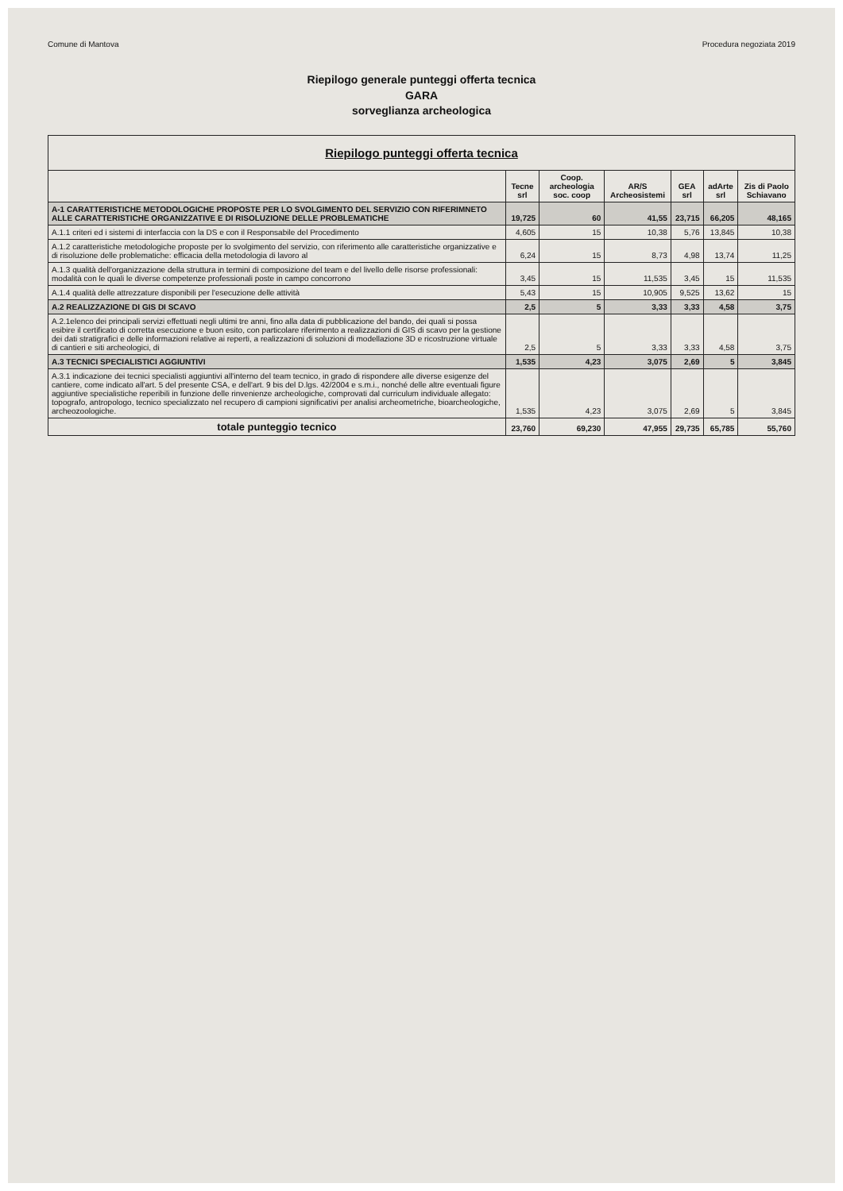Comune di Mantova Procedura negoziata 2019
Riepilogo generale punteggi offerta tecnica
GARA
sorveglianza archeologica
| Riepilogo punteggi offerta tecnica | | | | | | |
| --- | --- | --- | --- | --- | --- | --- |
| | Tecne srl | Coop. archeologia soc. coop | AR/S Archeosistemi | GEA srl | adArte srl | Zis di Paolo Schiavano |
| A-1 CARATTERISTICHE METODOLOGICHE PROPOSTE PER LO SVOLGIMENTO DEL SERVIZIO CON RIFERIMNETO ALLE CARATTERISTICHE ORGANIZZATIVE E DI RISOLUZIONE DELLE PROBLEMATICHE | 19,725 | 60 | 41,55 | 23,715 | 66,205 | 48,165 |
| A.1.1 criteri ed i sistemi di interfaccia con la DS e con il Responsabile del Procedimento | 4,605 | 15 | 10,38 | 5,76 | 13,845 | 10,38 |
| A.1.2 caratteristiche metodologiche proposte per lo svolgimento del servizio, con riferimento alle caratteristiche organizzative e di risoluzione delle problematiche: efficacia della metodologia di lavoro al | 6,24 | 15 | 8,73 | 4,98 | 13,74 | 11,25 |
| A.1.3 qualità dell'organizzazione della struttura in termini di composizione del team e del livello delle risorse professionali: modalità con le quali le diverse competenze professionali poste in campo concorrono | 3,45 | 15 | 11,535 | 3,45 | 15 | 11,535 |
| A.1.4 qualità delle attrezzature disponibili per l'esecuzione delle attività | 5,43 | 15 | 10,905 | 9,525 | 13,62 | 15 |
| A.2 REALIZZAZIONE DI GIS DI SCAVO | 2,5 | 5 | 3,33 | 3,33 | 4,58 | 3,75 |
| A.2.1elenco dei principali servizi effettuati negli ultimi tre anni, fino alla data di pubblicazione del bando, dei quali si possa esibire il certificato di corretta esecuzione e buon esito, con particolare riferimento a realizzazioni di GIS di scavo per la gestione dei dati stratigrafici e delle informazioni relative ai reperti, a realizzazioni di soluzioni di modellazione 3D e ricostruzione virtuale di cantieri e siti archeologici, di | 2,5 | 5 | 3,33 | 3,33 | 4,58 | 3,75 |
| A.3 TECNICI SPECIALISTICI AGGIUNTIVI | 1,535 | 4,23 | 3,075 | 2,69 | 5 | 3,845 |
| A.3.1 indicazione dei tecnici specialisti aggiuntivi all'interno del team tecnico, in grado di rispondere alle diverse esigenze del cantiere, come indicato all'art. 5 del presente CSA, e dell'art. 9 bis del D.lgs. 42/2004 e s.m.i., nonché delle altre eventuali figure aggiuntive specialistiche reperibili in funzione delle rinvenienze archeologiche, comprovati dal curriculum individuale allegato: topografo, antropologo, tecnico specializzato nel recupero di campioni significativi per analisi archeometriche, bioarcheologiche, archeozoologiche. | 1,535 | 4,23 | 3,075 | 2,69 | 5 | 3,845 |
| totale punteggio tecnico | 23,760 | 69,230 | 47,955 | 29,735 | 65,785 | 55,760 |